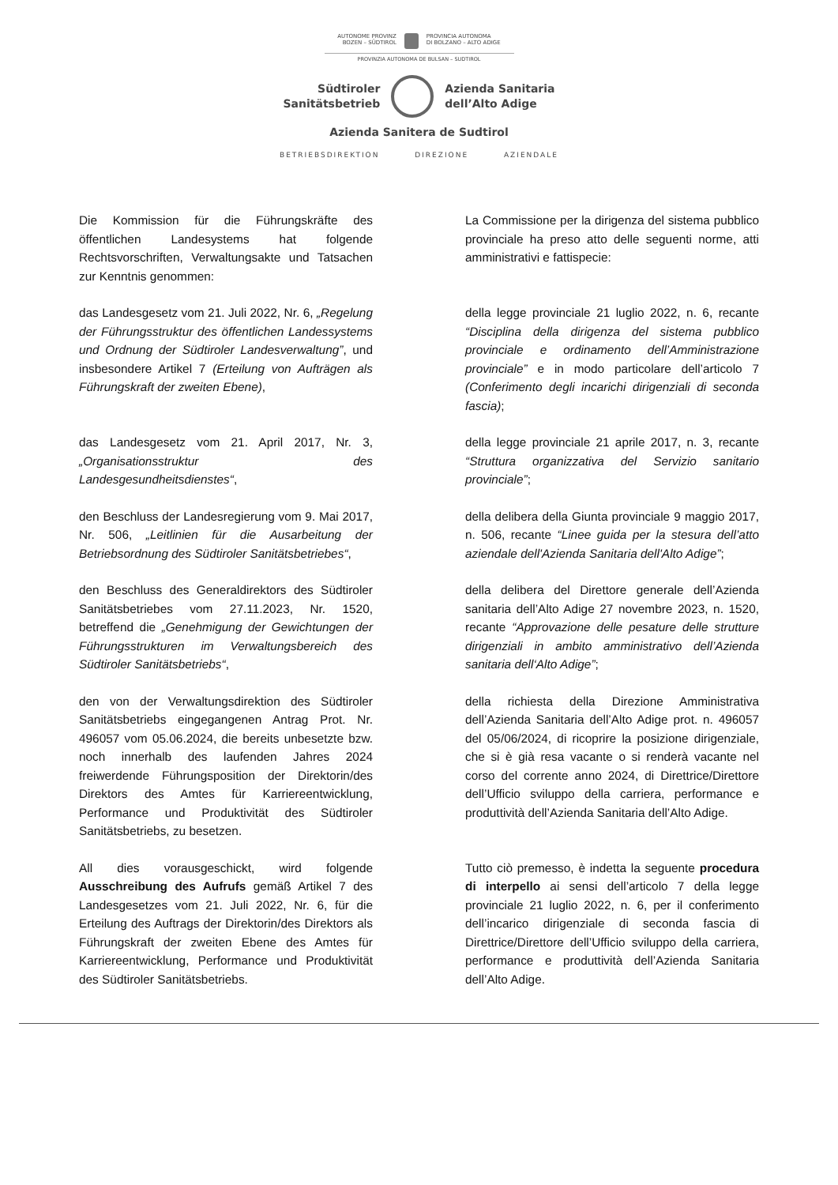AUTONOME PROVINZ
BOZEN – SÜDTIROL
PROVINCIA AUTONOMA
DI BOLZANO – ALTO ADIGE
PROVINZIA AUTONOMA DE BULSAN – SUDTIROL
Südtiroler
Sanitätsbetrieb
Azienda Sanitaria
dell’Alto Adige
Azienda Sanitera de Sudtirol
BETRIEBSDIREKTION DIREZIONE AZIENDALE
Die Kommission für die Führungskräfte des öffentlichen Landesystems hat folgende Rechtsvorschriften, Verwaltungsakte und Tatsachen zur Kenntnis genommen:
La Commissione per la dirigenza del sistema pubblico provinciale ha preso atto delle seguenti norme, atti amministrativi e fattispecie:
das Landesgesetz vom 21. Juli 2022, Nr. 6, „Regelung der Führungsstruktur des öffentlichen Landessystems und Ordnung der Südtiroler Landesverwaltung”, und insbesondere Artikel 7 (Erteilung von Aufträgen als Führungskraft der zweiten Ebene),
della legge provinciale 21 luglio 2022, n. 6, recante “Disciplina della dirigenza del sistema pubblico provinciale e ordinamento dell’Amministrazione provinciale” e in modo particolare dell’articolo 7 (Conferimento degli incarichi dirigenziali di seconda fascia);
das Landesgesetz vom 21. April 2017, Nr. 3, „Organisationsstruktur des Landesgesundheitsdienstes“,
della legge provinciale 21 aprile 2017, n. 3, recante “Struttura organizzativa del Servizio sanitario provinciale”;
den Beschluss der Landesregierung vom 9. Mai 2017, Nr. 506, „Leitlinien für die Ausarbeitung der Betriebsordnung des Südtiroler Sanitätsbetriebes“,
della delibera della Giunta provinciale 9 maggio 2017, n. 506, recante “Linee guida per la stesura dell’atto aziendale dell'Azienda Sanitaria dell'Alto Adige”;
den Beschluss des Generaldirektors des Südtiroler Sanitätsbetriebes vom 27.11.2023, Nr. 1520, betreffend die „Genehmigung der Gewichtungen der Führungsstrukturen im Verwaltungsbereich des Südtiroler Sanitätsbetriebs“,
della delibera del Direttore generale dell’Azienda sanitaria dell’Alto Adige 27 novembre 2023, n. 1520, recante “Approvazione delle pesature delle strutture dirigenziali in ambito amministrativo dell’Azienda sanitaria dell‘Alto Adige”;
den von der Verwaltungsdirektion des Südtiroler Sanitätsbetriebs eingegangenen Antrag Prot. Nr. 496057 vom 05.06.2024, die bereits unbesetzte bzw. noch innerhalb des laufenden Jahres 2024 freiwerdende Führungsposition der Direktorin/des Direktors des Amtes für Karriereentwicklung, Performance und Produktivität des Südtiroler Sanitätsbetriebs, zu besetzen.
della richiesta della Direzione Amministrativa dell’Azienda Sanitaria dell’Alto Adige prot. n. 496057 del 05/06/2024, di ricoprire la posizione dirigenziale, che si è già resa vacante o si renderà vacante nel corso del corrente anno 2024, di Direttrice/Direttore dell’Ufficio sviluppo della carriera, performance e produttività dell’Azienda Sanitaria dell’Alto Adige.
All dies vorausgeschickt, wird folgende Ausschreibung des Aufrufs gemäß Artikel 7 des Landesgesetzes vom 21. Juli 2022, Nr. 6, für die Erteilung des Auftrags der Direktorin/des Direktors als Führungskraft der zweiten Ebene des Amtes für Karriereentwicklung, Performance und Produktivität des Südtiroler Sanitätsbetriebs.
Tutto ciò premesso, è indetta la seguente procedura di interpello ai sensi dell’articolo 7 della legge provinciale 21 luglio 2022, n. 6, per il conferimento dell’incarico dirigenziale di seconda fascia di Direttrice/Direttore dell’Ufficio sviluppo della carriera, performance e produttività dell’Azienda Sanitaria dell’Alto Adige.